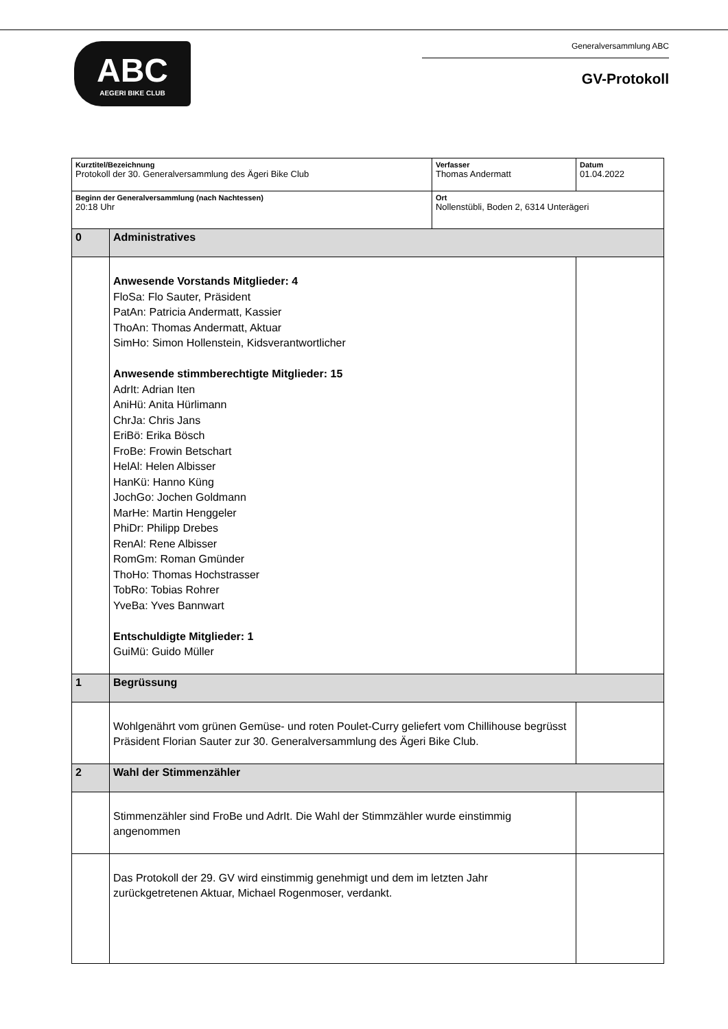ABC
AEGERI BIKE CLUB
Generalversammlung ABC
GV-Protokoll
| Kurztitel/Bezeichnung Protokoll der 30. Generalversammlung des Ägeri Bike Club | | Verfasser Thomas Andermatt | Datum 01.04.2022 |
| Beginn der Generalversammlung (nach Nachtessen) 20:18 Uhr | | Ort Nollenstübli, Boden 2, 6314 Unterägeri | |
| 0 | Administratives | | |
| | Anwesende Vorstands Mitglieder: 4 FloSa: Flo Sauter, Präsident PatAn: Patricia Andermatt, Kassier ThoAn: Thomas Andermatt, Aktuar SimHo: Simon Hollenstein, Kidsverantwortlicher Anwesende stimmberechtigte Mitglieder: 15 AdrIt: Adrian Iten AniHü: Anita Hürlimann ChrJa: Chris Jans EriBö: Erika Bösch FroBe: Frowin Betschart HelAl: Helen Albisser HanKü: Hanno Küng JochGo: Jochen Goldmann MarHe: Martin Henggeler PhiDr: Philipp Drebes RenAl: Rene Albisser RomGm: Roman Gmünder ThoHo: Thomas Hochstrasser TobRo: Tobias Rohrer YveBa: Yves Bannwart Entschuldigte Mitglieder: 1 GuiMü: Guido Müller | | |
| 1 | Begrüssung | | |
| | Wohlgenährt vom grünen Gemüse- und roten Poulet-Curry geliefert vom Chillihouse begrüsst Präsident Florian Sauter zur 30. Generalversammlung des Ägeri Bike Club. | | |
| 2 | Wahl der Stimmenzähler | | |
| | Stimmenzähler sind FroBe und AdrIt. Die Wahl der Stimmzähler wurde einstimmig angenommen | | |
| | Das Protokoll der 29. GV wird einstimmig genehmigt und dem im letzten Jahr zurückgetretenen Aktuar, Michael Rogenmoser, verdankt. | | |